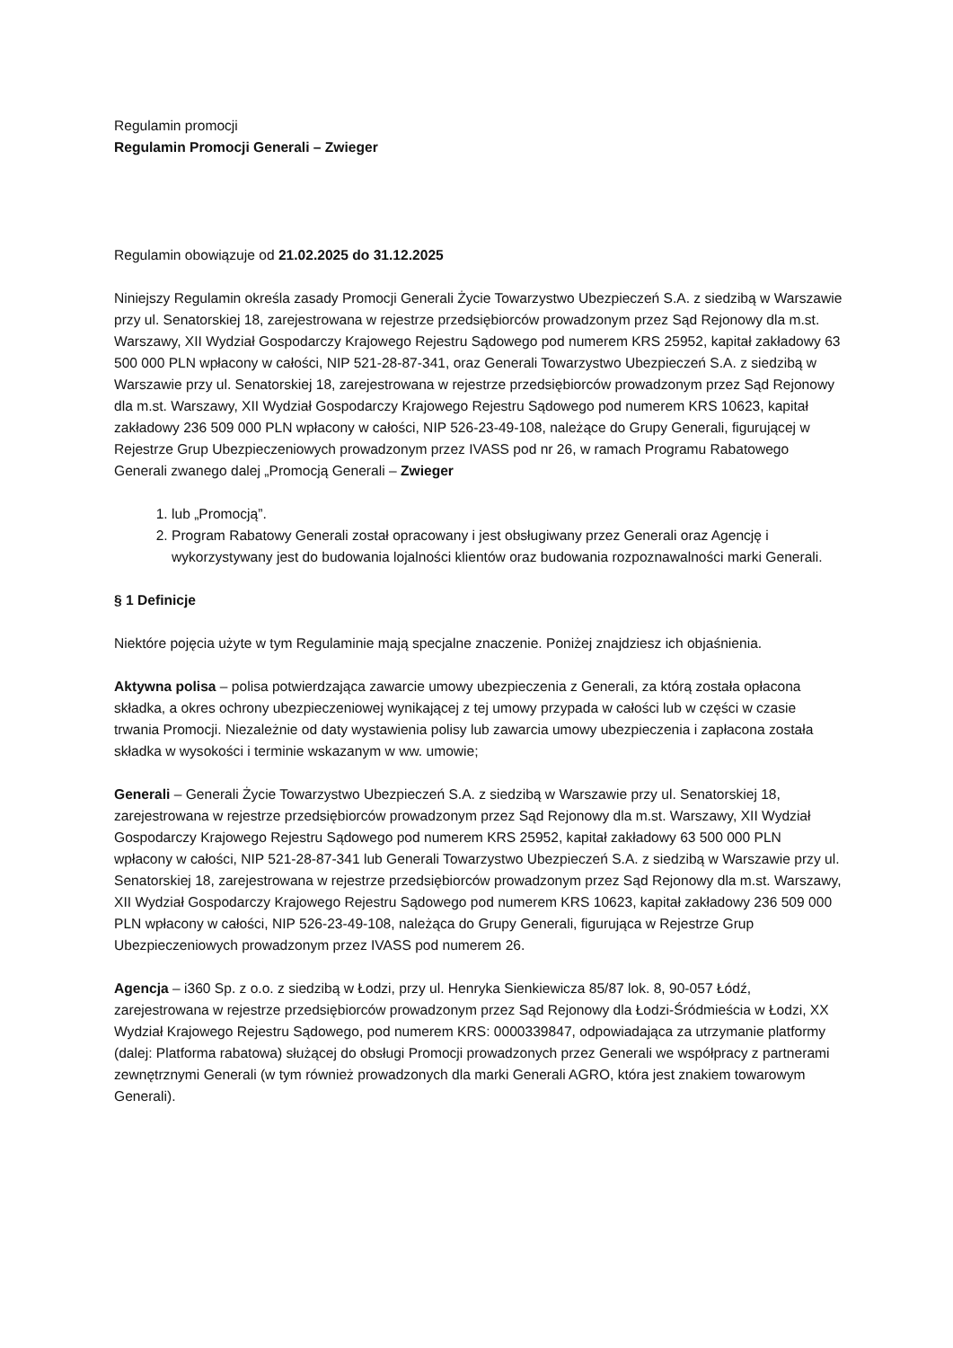Regulamin promocji
Regulamin Promocji Generali – Zwieger
Regulamin obowiązuje od 21.02.2025 do 31.12.2025
Niniejszy Regulamin określa zasady Promocji Generali Życie Towarzystwo Ubezpieczeń S.A. z siedzibą w Warszawie przy ul. Senatorskiej 18, zarejestrowana w rejestrze przedsiębiorców prowadzonym przez Sąd Rejonowy dla m.st. Warszawy, XII Wydział Gospodarczy Krajowego Rejestru Sądowego pod numerem KRS 25952, kapitał zakładowy 63 500 000 PLN wpłacony w całości, NIP 521-28-87-341, oraz Generali Towarzystwo Ubezpieczeń S.A. z siedzibą w Warszawie przy ul. Senatorskiej 18, zarejestrowana w rejestrze przedsiębiorców prowadzonym przez Sąd Rejonowy dla m.st. Warszawy, XII Wydział Gospodarczy Krajowego Rejestru Sądowego pod numerem KRS 10623, kapitał zakładowy 236 509 000 PLN wpłacony w całości, NIP 526-23-49-108, należące do Grupy Generali, figurującej w Rejestrze Grup Ubezpieczeniowych prowadzonym przez IVASS pod nr 26, w ramach Programu Rabatowego Generali zwanego dalej „Promocją Generali – Zwieger
1. lub „Promocją”.
2. Program Rabatowy Generali został opracowany i jest obsługiwany przez Generali oraz Agencję i wykorzystywany jest do budowania lojalności klientów oraz budowania rozpoznawalności marki Generali.
§ 1 Definicje
Niektóre pojęcia użyte w tym Regulaminie mają specjalne znaczenie. Poniżej znajdziesz ich objaśnienia.
Aktywna polisa – polisa potwierdzająca zawarcie umowy ubezpieczenia z Generali, za którą została opłacona składka, a okres ochrony ubezpieczeniowej wynikającej z tej umowy przypada w całości lub w części w czasie trwania Promocji. Niezależnie od daty wystawienia polisy lub zawarcia umowy ubezpieczenia i zapłacona została składka w wysokości i terminie wskazanym w ww. umowie;
Generali – Generali Życie Towarzystwo Ubezpieczeń S.A. z siedzibą w Warszawie przy ul. Senatorskiej 18, zarejestrowana w rejestrze przedsiębiorców prowadzonym przez Sąd Rejonowy dla m.st. Warszawy, XII Wydział Gospodarczy Krajowego Rejestru Sądowego pod numerem KRS 25952, kapitał zakładowy 63 500 000 PLN wpłacony w całości, NIP 521-28-87-341 lub Generali Towarzystwo Ubezpieczeń S.A. z siedzibą w Warszawie przy ul. Senatorskiej 18, zarejestrowana w rejestrze przedsiębiorców prowadzonym przez Sąd Rejonowy dla m.st. Warszawy, XII Wydział Gospodarczy Krajowego Rejestru Sądowego pod numerem KRS 10623, kapitał zakładowy 236 509 000 PLN wpłacony w całości, NIP 526-23-49-108, należąca do Grupy Generali, figurująca w Rejestrze Grup Ubezpieczeniowych prowadzonym przez IVASS pod numerem 26.
Agencja – i360 Sp. z o.o. z siedzibą w Łodzi, przy ul. Henryka Sienkiewicza 85/87 lok. 8, 90-057 Łódź, zarejestrowana w rejestrze przedsiębiorców prowadzonym przez Sąd Rejonowy dla Łodzi-Śródmieścia w Łodzi, XX Wydział Krajowego Rejestru Sądowego, pod numerem KRS: 0000339847, odpowiadająca za utrzymanie platformy (dalej: Platforma rabatowa) służącej do obsługi Promocji prowadzonych przez Generali we współpracy z partnerami zewnętrznymi Generali (w tym również prowadzonych dla marki Generali AGRO, która jest znakiem towarowym Generali).